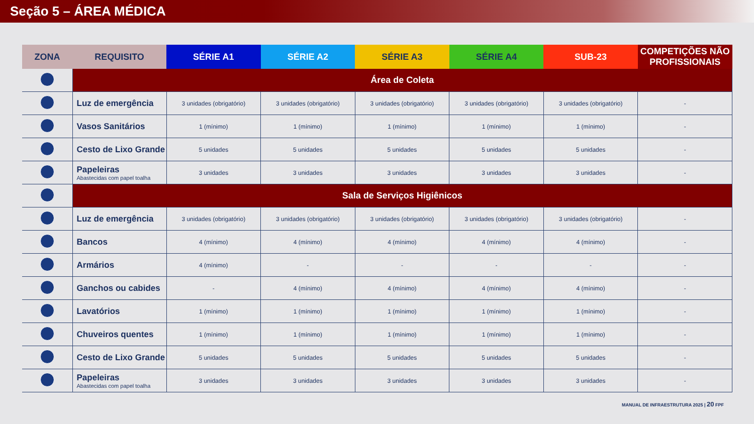Seção 5 – ÁREA MÉDICA
| ZONA | REQUISITO | SÉRIE A1 | SÉRIE A2 | SÉRIE A3 | SÉRIE A4 | SUB-23 | COMPETIÇÕES NÃO PROFISSIONAIS |
| --- | --- | --- | --- | --- | --- | --- | --- |
| | Área de Coleta | | | | | | |
| | Luz de emergência | 3 unidades (obrigatório) | 3 unidades (obrigatório) | 3 unidades (obrigatório) | 3 unidades (obrigatório) | 3 unidades (obrigatório) | - |
| | Vasos Sanitários | 1 (mínimo) | 1 (mínimo) | 1 (mínimo) | 1 (mínimo) | 1 (mínimo) | - |
| | Cesto de Lixo Grande | 5 unidades | 5 unidades | 5 unidades | 5 unidades | 5 unidades | - |
| | Papeleiras Abastecidas com papel toalha | 3 unidades | 3 unidades | 3 unidades | 3 unidades | 3 unidades | - |
| | Sala de Serviços Higiênicos | | | | | | |
| | Luz de emergência | 3 unidades (obrigatório) | 3 unidades (obrigatório) | 3 unidades (obrigatório) | 3 unidades (obrigatório) | 3 unidades (obrigatório) | - |
| | Bancos | 4 (mínimo) | 4 (mínimo) | 4 (mínimo) | 4 (mínimo) | 4 (mínimo) | - |
| | Armários | 4 (mínimo) | - | - | - | - | - |
| | Ganchos ou cabides | - | 4 (mínimo) | 4 (mínimo) | 4 (mínimo) | 4 (mínimo) | - |
| | Lavatórios | 1 (mínimo) | 1 (mínimo) | 1 (mínimo) | 1 (mínimo) | 1 (mínimo) | - |
| | Chuveiros quentes | 1 (mínimo) | 1 (mínimo) | 1 (mínimo) | 1 (mínimo) | 1 (mínimo) | - |
| | Cesto de Lixo Grande | 5 unidades | 5 unidades | 5 unidades | 5 unidades | 5 unidades | - |
| | Papeleiras Abastecidas com papel toalha | 3 unidades | 3 unidades | 3 unidades | 3 unidades | 3 unidades | - |
MANUAL DE INFRAESTRUTURA 2025 | 20 FPF